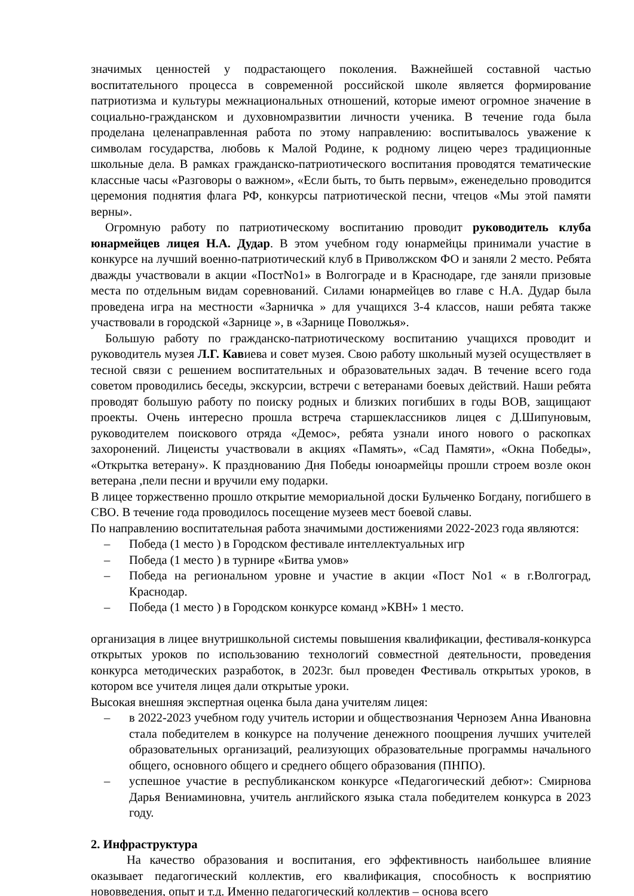значимых ценностей у подрастающего поколения. Важнейшей составной частью воспитательного процесса в современной российской школе является формирование патриотизма и культуры межнациональных отношений, которые имеют огромное значение в социально-гражданском и духовномразвитии личности ученика. В течение года была проделана целенаправленная работа по этому направлению: воспитывалось уважение к символам государства, любовь к Малой Родине, к родному лицею через традиционные школьные дела. В рамках гражданско-патриотического воспитания проводятся тематические классные часы «Разговоры о важном», «Если быть, то быть первым», еженедельно проводится церемония поднятия флага РФ, конкурсы патриотической песни, чтецов «Мы этой памяти верны».
Огромную работу по патриотическому воспитанию проводит руководитель клуба юнармейцев лицея Н.А. Дудар. В этом учебном году юнармейцы принимали участие в конкурсе на лучший военно-патриотический клуб в Приволжском ФО и заняли 2 место. Ребята дважды участвовали в акции «ПостNo1» в Волгограде и в Краснодаре, где заняли призовые места по отдельным видам соревнований. Силами юнармейцев во главе с Н.А. Дудар была проведена игра на местности «Зарничка » для учащихся 3-4 классов, наши ребята также участвовали в городской «Зарнице », в «Зарнице Поволжья».
Большую работу по гражданско-патриотическому воспитанию учащихся проводит и руководитель музея Л.Г. Кавиева и совет музея. Свою работу школьный музей осуществляет в тесной связи с решением воспитательных и образовательных задач. В течение всего года советом проводились беседы, экскурсии, встречи с ветеранами боевых действий. Наши ребята проводят большую работу по поиску родных и близких погибших в годы ВОВ, защищают проекты. Очень интересно прошла встреча старшеклассников лицея с Д.Шипуновым, руководителем поискового отряда «Демос», ребята узнали иного нового о раскопках захоронений. Лицеисты участвовали в акциях «Память», «Сад Памяти», «Окна Победы», «Открытка ветерану». К празднованию Дня Победы юноармейцы прошли строем возле окон ветерана ,пели песни и вручили ему подарки.
В лицее торжественно прошло открытие мемориальной доски Бульченко Богдану, погибшего в СВО. В течение года проводилось посещение музеев мест боевой славы.
По направлению воспитательная работа значимыми достижениями 2022-2023 года являются:
– Победа (1 место ) в Городском фестивале интеллектуальных игр
– Победа (1 место ) в турнире «Битва умов»
– Победа на региональном уровне и участие в акции «Пост No1 « в г.Волгоград, Краснодар.
– Победа (1 место ) в Городском конкурсе команд »КВН» 1 место.
организация в лицее внутришкольной системы повышения квалификации, фестиваля-конкурса открытых уроков по использованию технологий совместной деятельности, проведения конкурса методических разработок, в 2023г. был проведен Фестиваль открытых уроков, в котором все учителя лицея дали открытые уроки.
Высокая внешняя экспертная оценка была дана учителям лицея:
– в 2022-2023 учебном году учитель истории и обществознания Чернозем Анна Ивановна стала победителем в конкурсе на получение денежного поощрения лучших учителей образовательных организаций, реализующих образовательные программы начального общего, основного общего и среднего общего образования (ПНПО).
– успешное участие в республиканском конкурсе «Педагогический дебют»: Смирнова Дарья Вениаминовна, учитель английского языка стала победителем конкурса в 2023 году.
2. Инфраструктура
На качество образования и воспитания, его эффективность наибольшее влияние оказывает педагогический коллектив, его квалификация, способность к восприятию нововведения, опыт и т.д. Именно педагогический коллектив – основа всего